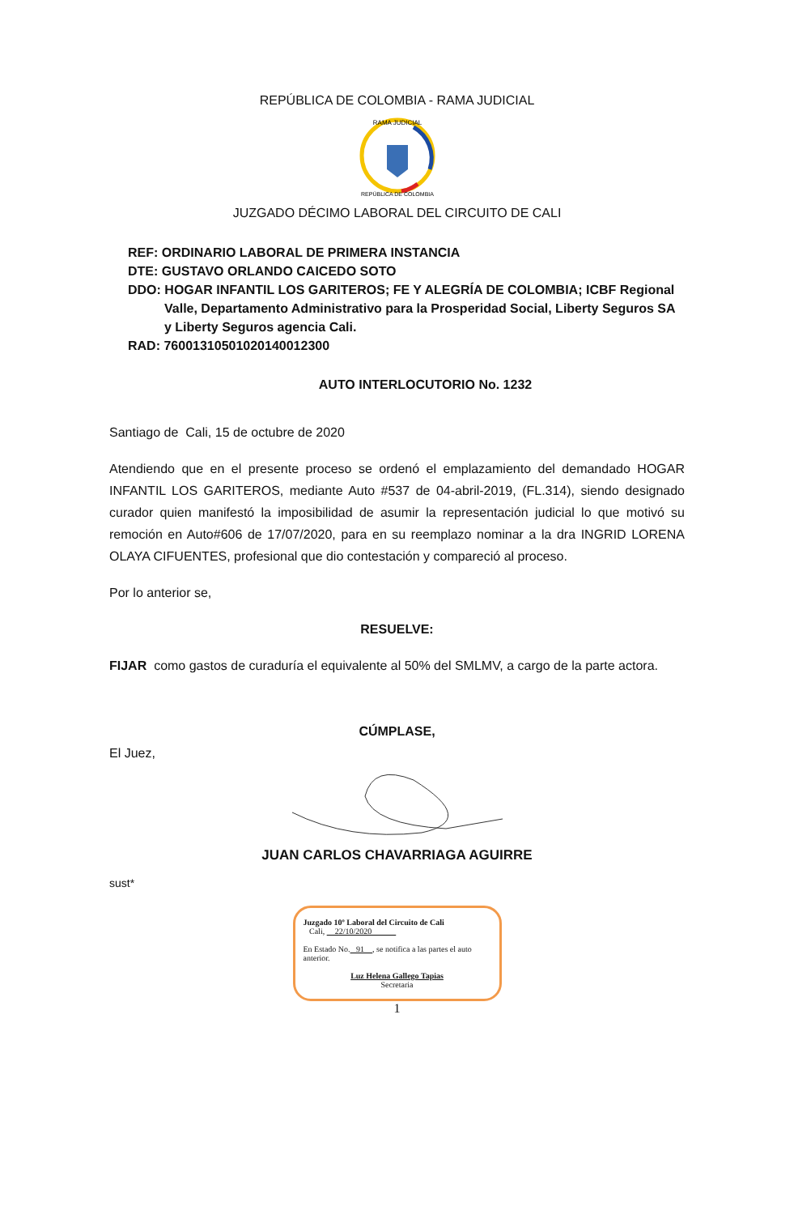REPÚBLICA DE COLOMBIA - RAMA JUDICIAL
RAMA JUDICIAL
REPÚBLICA DE COLOMBIA
JUZGADO DÉCIMO LABORAL DEL CIRCUITO DE CALI
REF: ORDINARIO LABORAL DE PRIMERA INSTANCIA
DTE: GUSTAVO ORLANDO CAICEDO SOTO
DDO: HOGAR INFANTIL LOS GARITEROS; FE Y ALEGRÍA DE COLOMBIA; ICBF Regional
Valle, Departamento Administrativo para la Prosperidad Social, Liberty Seguros SA y Liberty Seguros agencia Cali.
RAD: 76001310501020140012300
AUTO INTERLOCUTORIO No. 1232
Santiago de Cali, 15 de octubre de 2020
Atendiendo que en el presente proceso se ordenó el emplazamiento del demandado HOGAR INFANTIL LOS GARITEROS, mediante Auto #537 de 04-abril-2019, (FL.314), siendo designado curador quien manifestó la imposibilidad de asumir la representación judicial lo que motivó su remoción en Auto#606 de 17/07/2020, para en su reemplazo nominar a la dra INGRID LORENA OLAYA CIFUENTES, profesional que dio contestación y compareció al proceso.
Por lo anterior se,
RESUELVE:
FIJAR como gastos de curaduría el equivalente al 50% del SMLMV, a cargo de la parte actora.
CÚMPLASE,
El Juez,
JUAN CARLOS CHAVARRIAGA AGUIRRE
sust*
Juzgado 10º Laboral del Circuito de Cali
Cali, 22/10/2020
En Estado No. 91 , se notifica a las partes el auto anterior.
Luz Helena Gallego Tapias
Secretaria
1